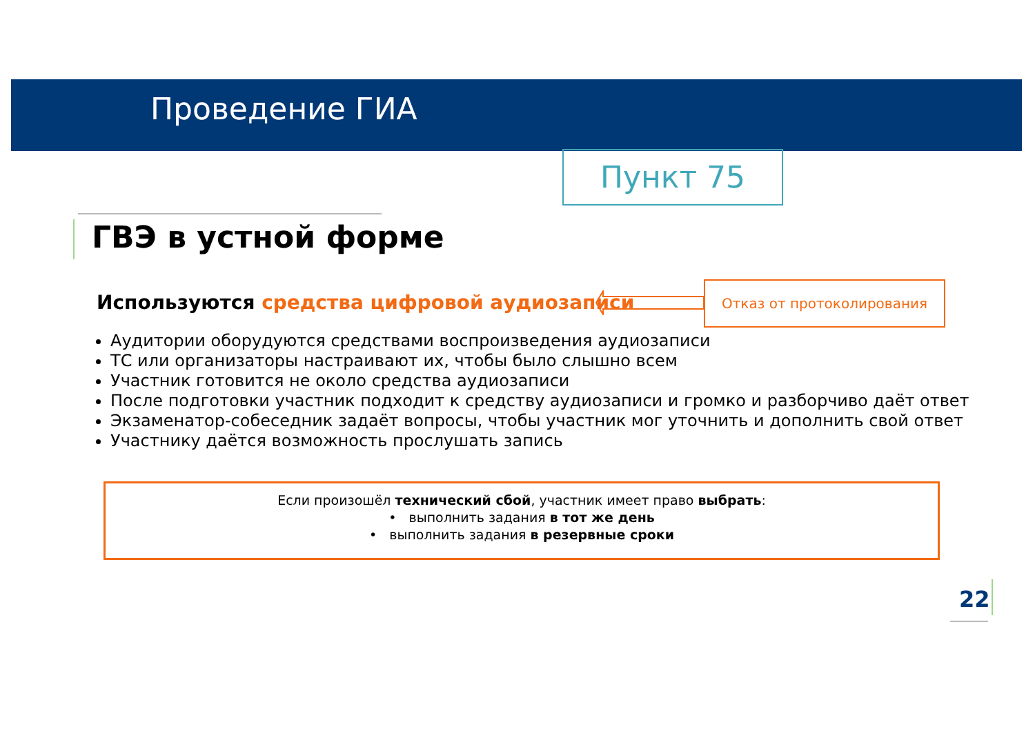Проведение ГИА
Пункт 75
ГВЭ в устной форме
Используются средства цифровой аудиозаписи
Отказ от протоколирования
Аудитории оборудуются средствами воспроизведения аудиозаписи
ТС или организаторы настраивают их, чтобы было слышно всем
Участник готовится не около средства аудиозаписи
После подготовки участник подходит к средству аудиозаписи и громко и разборчиво даёт ответ
Экзаменатор-собеседник задаёт вопросы, чтобы участник мог уточнить и дополнить свой ответ
Участнику даётся возможность прослушать запись
Если произошёл технический сбой, участник имеет право выбрать:
• выполнить задания в тот же день
• выполнить задания в резервные сроки
22